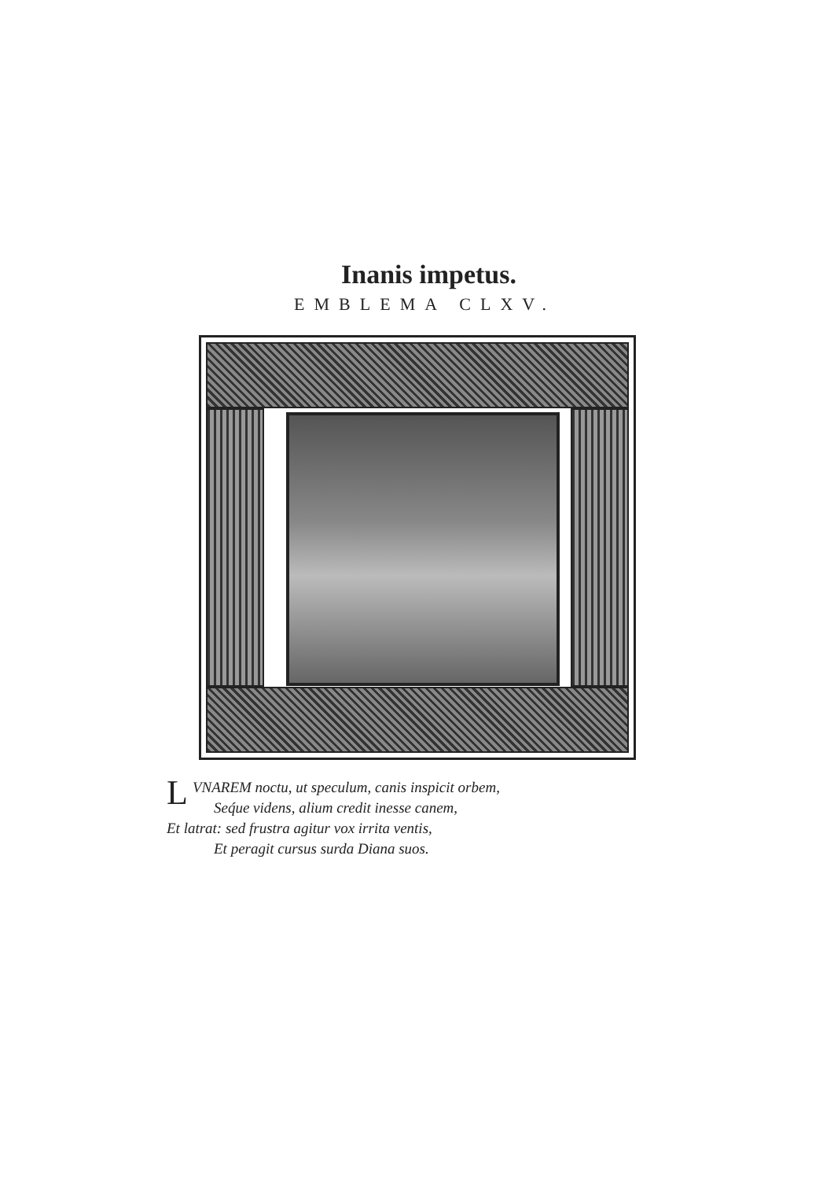Inanis impetus.
EMBLEMA CLXV.
LVNAREM noctu, ut speculum, canis inspicit orbem,
Seq́ue videns, alium credit inesse canem,
Et latrat: sed frustra agitur vox irrita ventis,
Et peragit cursus surda Diana suos.